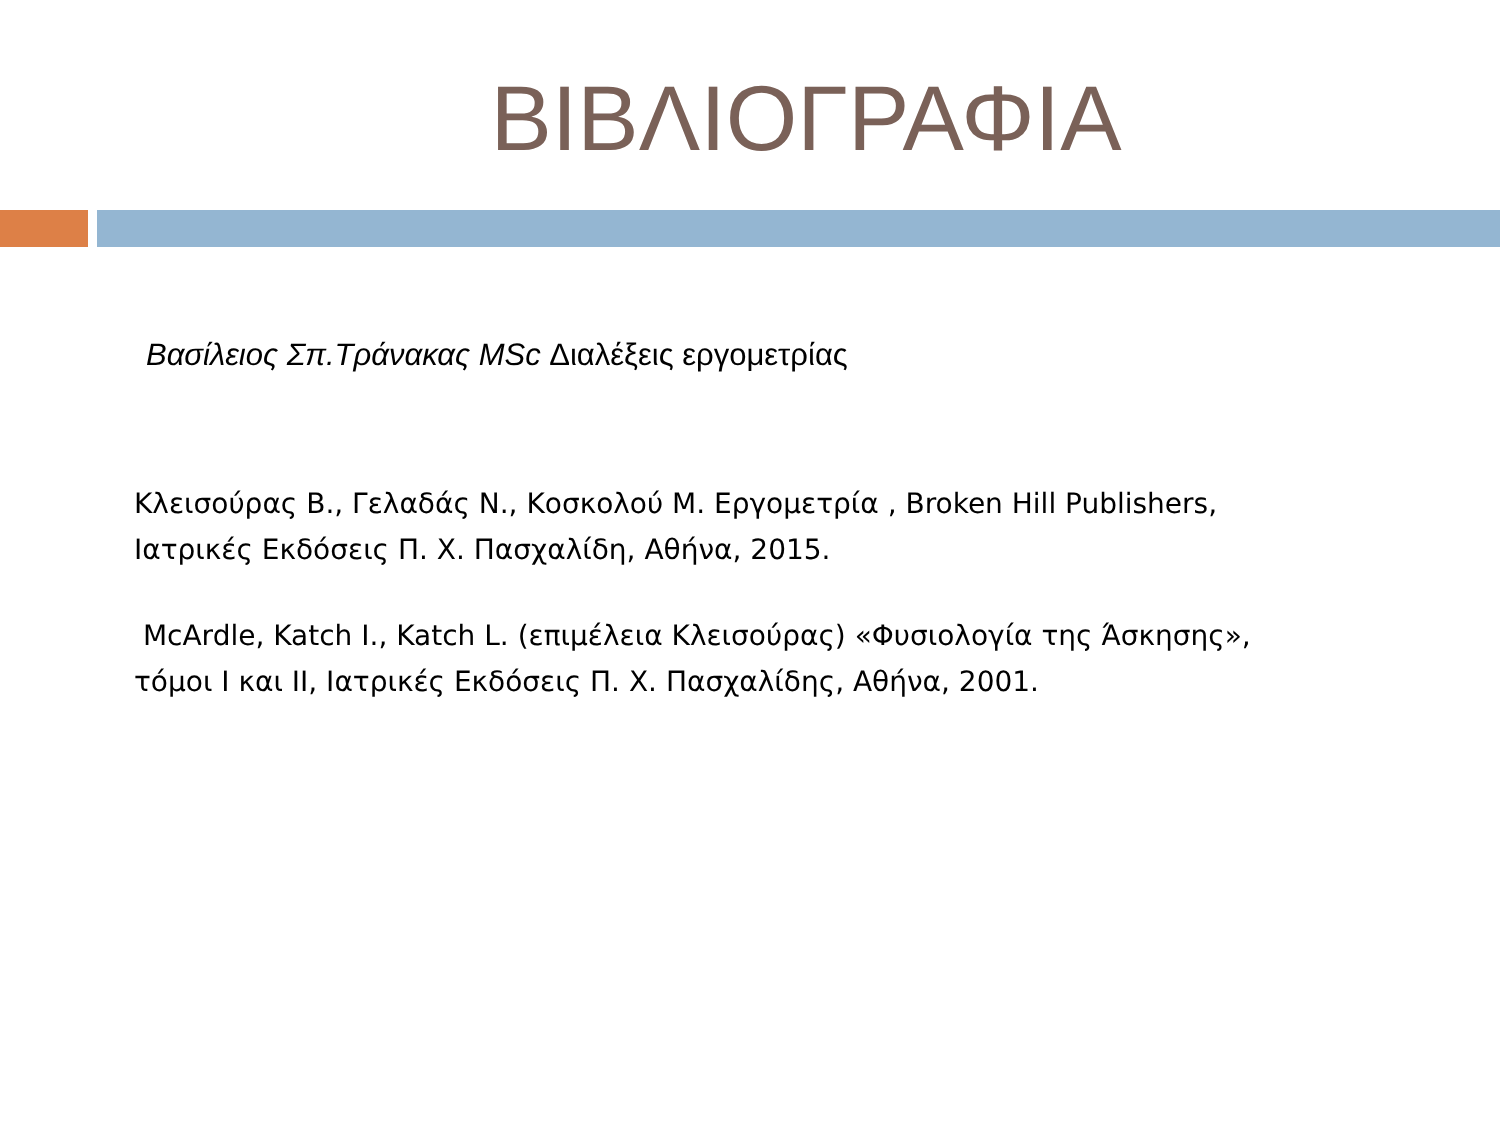ΒΙΒΛΙΟΓΡΑΦΙΑ
Βασίλειος Σπ.Τράνακας MSc Διαλέξεις εργομετρίας
Κλεισούρας Β., Γελαδάς Ν., Κοσκολού Μ. Εργομετρία , Broken Hill Publishers,
Ιατρικές Εκδόσεις Π. Χ. Πασχαλίδη, Αθήνα, 2015.
McArdle, Katch I., Katch L. (επιμέλεια Κλεισούρας) «Φυσιολογία της Άσκησης»,
τόμοι I και II, Ιατρικές Εκδόσεις Π. Χ. Πασχαλίδης, Αθήνα, 2001.